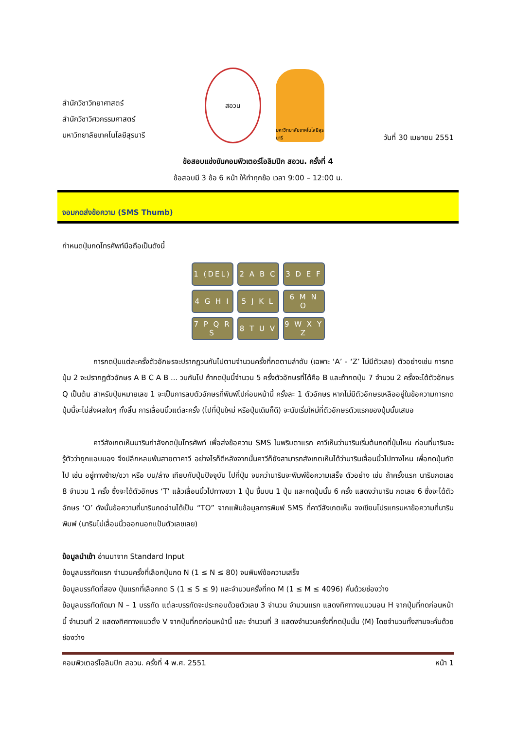สำนักวิชาวิทยาศาสตร์
สำนักวิชาวิศวกรรมศาสตร์
มหาวิทยาลัยเทคโนโลยีสุรนารี
สอวน
มหาวิทยาลัยเทคโนโลยีสุรนารี
วันที่ 30 เมษายน 2551
ข้อสอบแข่งขันคอมพิวเตอร์โอลิมปิก สอวน. ครั้งที่ 4
ข้อสอบมี 3 ข้อ 6 หน้า ให้ทำทุกข้อ เวลา 9:00 – 12:00 น.
จอมกดส่งข้อความ (SMS Thumb)
กำหนดปุ่มกดโทรศัพท์มือถือเป็นดังนี้
| 1 (DEL) | 2 A B C | 3 D E F |
| 4 G H I | 5 J K L | 6 M N O |
| 7 P Q R S | 8 T U V | 9 W X Y Z |
การกดปุ่มแต่ละครั้งตัวอักษรจะปรากฏวนกันไปตามจำนวนครั้งที่กดตามลำดับ (เฉพาะ ‘A’ - ‘Z’ ไม่มีตัวเลข) ตัวอย่างเช่น การกดปุ่ม 2 จะปรากฏตัวอักษร A B C A B ... วนกันไป ถ้ากดปุ่มนี้จำนวน 5 ครั้งตัวอักษรที่ได้คือ B และถ้ากดปุ่ม 7 จำนวน 2 ครั้งจะได้ตัวอักษร Q เป็นต้น สำหรับปุ่มหมายเลข 1 จะเป็นการลบตัวอักษรที่พิมพ์ไปก่อนหน้านี้ ครั้งละ 1 ตัวอักษร หากไม่มีตัวอักษรเหลืออยู่ในข้อความการกดปุ่มนี้จะไม่ส่งผลใดๆ ทั้งสิ้น การเลื่อนนิ้วแต่ละครั้ง (ไปที่ปุ่มใหม่ หรือปุ่มเดิมก็ดี) จะนับเริ่มใหม่ที่ตัวอักษรตัวแรกของปุ่มนั้นเสมอ
คาวีสังเกตเห็นนารินกำลังกดปุ่มโทรศัพท์ เพื่อส่งข้อความ SMS ในพริบตาแรก คาวีเห็นว่านารินเริ่มต้นกดที่ปุ่มไหน ก่อนที่นารินจะรู้ตัวว่าถูกแอบมอง จึงปลีกหลบพ้นสายตาคาวี อย่างไรก็ดีหลังจากนั้นคาวีก็ยังสามารถสังเกตเห็นได้ว่านารินเลื่อนนิ้วไปทางไหน เพื่อกดปุ่มถัดไป เช่น อยู่ทางซ้าย/ขวา หรือ บน/ล่าง เทียบกับปุ่มปัจจุบัน ไปกี่ปุ่ม จนกว่านารินจะพิมพ์ข้อความเสร็จ ตัวอย่าง เช่น ถ้าครั้งแรก นารินกดเลข 8 จำนวน 1 ครั้ง ซึ่งจะได้ตัวอักษร ‘T’ แล้วเลื่อนนิ้วไปทางขวา 1 ปุ่ม ขึ้นบน 1 ปุ่ม และกดปุ่มนั้น 6 ครั้ง แสดงว่านาริน กดเลข 6 ซึ่งจะได้ตัวอักษร ‘O’ ดังนั้นข้อความที่นารินกดอ่านได้เป็น “TO” จากแฟ้มข้อมูลการพิมพ์ SMS ที่คาวีสังเกตเห็น จงเขียนโปรแกรมหาข้อความที่นารินพิมพ์ (นารินไม่เลื่อนนิ้วออกนอกแป้นตัวเลขเลย)
ข้อมูลนำเข้า อ่านมาจาก Standard Input
ข้อมูลบรรทัดแรก จำนวนครั้งที่เลือกปุ่มกด N (1 ≤ N ≤ 80) จนพิมพ์ข้อความเสร็จ
ข้อมูลบรรทัดที่สอง ปุ่มแรกที่เลือกกด S (1 ≤ S ≤ 9) และจำนวนครั้งที่กด M (1 ≤ M ≤ 4096) คั่นด้วยช่องว่าง
ข้อมูลบรรทัดถัดมา N – 1 บรรทัด แต่ละบรรทัดจะประกอบด้วยตัวเลข 3 จำนวน จำนวนแรก แสดงทิศทางแนวนอน H จากปุ่มที่กดก่อนหน้านี้ จำนวนที่ 2 แสดงทิศทางแนวตั้ง V จากปุ่มที่กดก่อนหน้านี้ และ จำนวนที่ 3 แสดงจำนวนครั้งที่กดปุ่มนั้น (M) โดยจำนวนทั้งสามจะคั่นด้วยช่องว่าง
คอมพิวเตอร์โอลิมปิก สอวน. ครั้งที่ 4 พ.ศ. 2551 หน้า 1